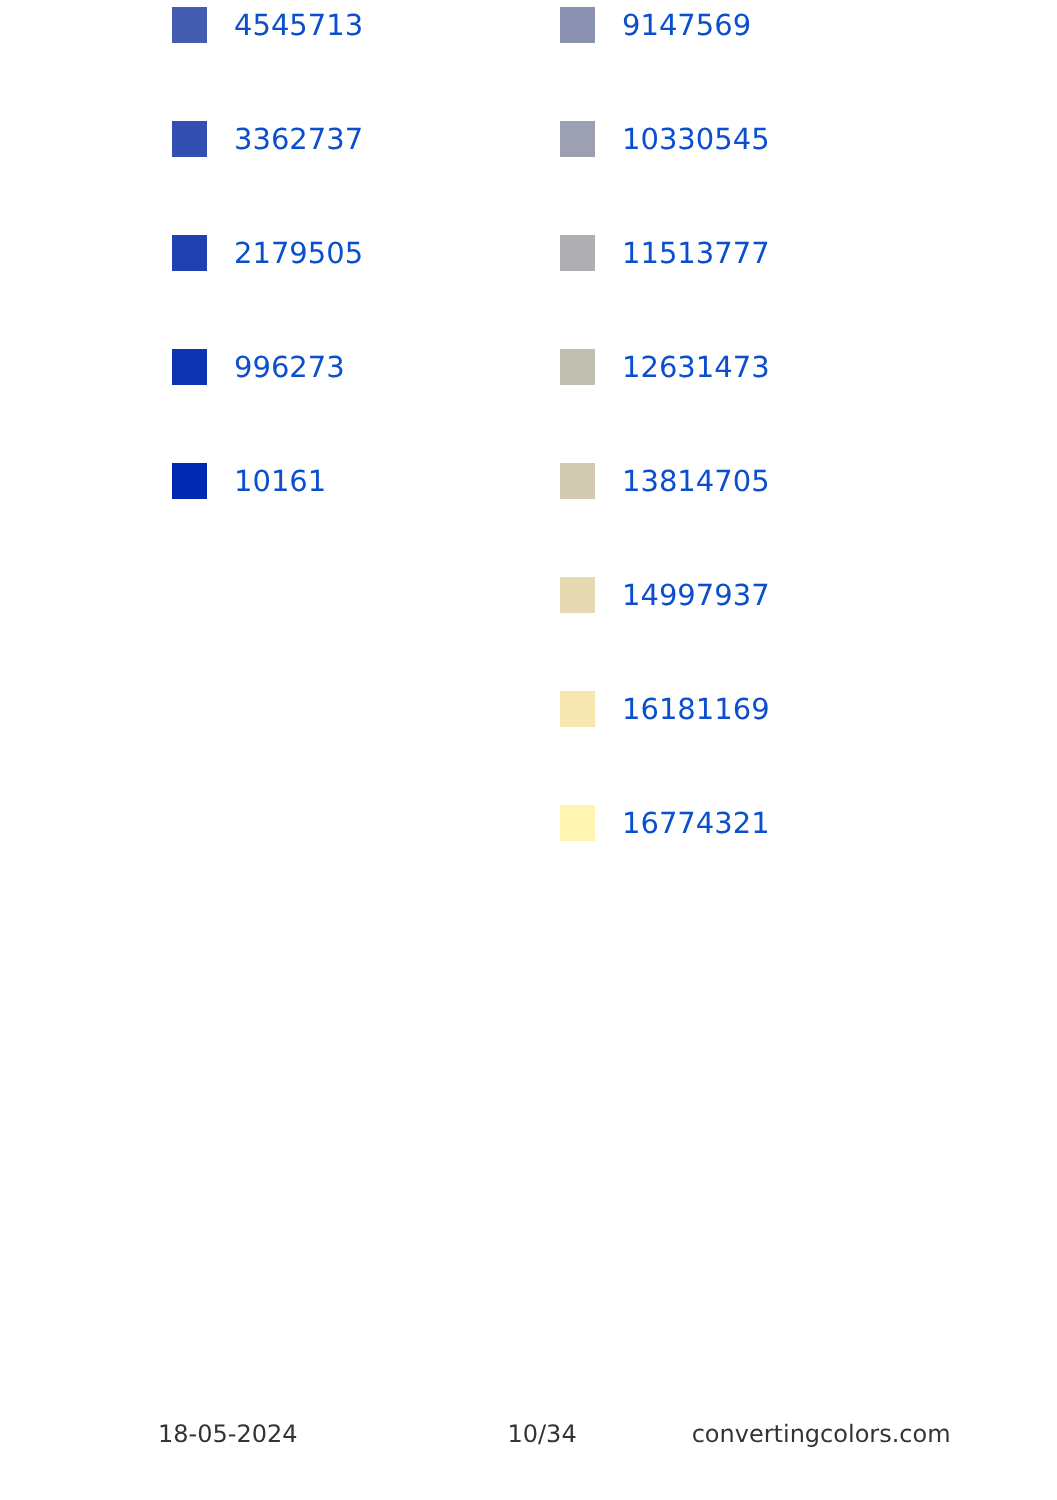4545713
3362737
2179505
996273
10161
9147569
10330545
11513777
12631473
13814705
14997937
16181169
16774321
18-05-2024 10/34 convertingcolors.com